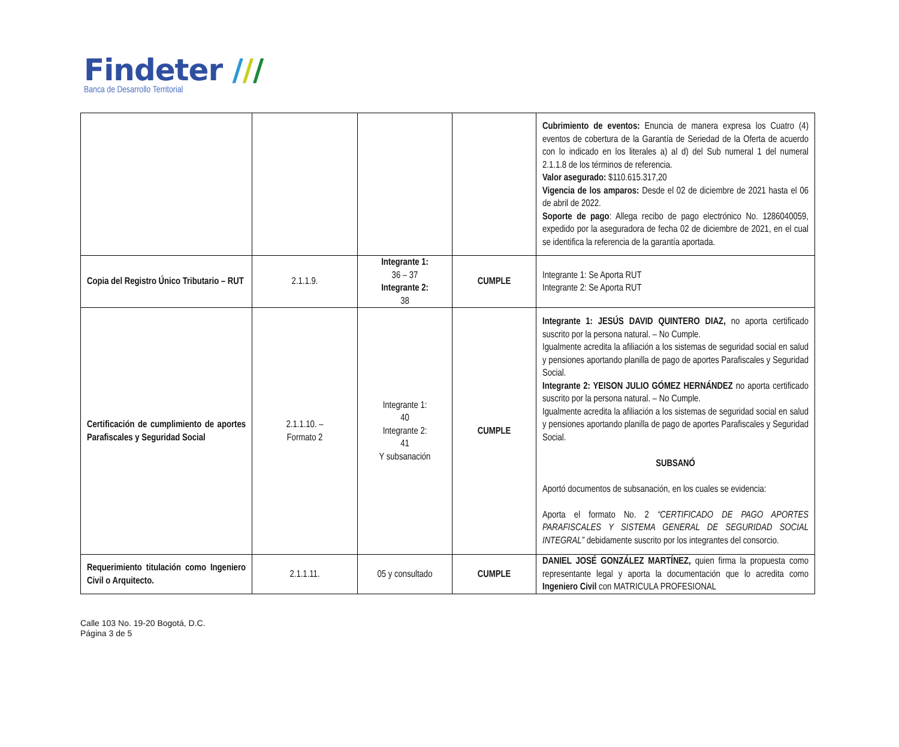Findeter ///
Banca de Desarrollo Territorial
| | | | | Cubrimiento de eventos: Enuncia de manera expresa los Cuatro (4) eventos de cobertura de la Garantía de Seriedad de la Oferta de acuerdo con lo indicado en los literales a) al d) del Sub numeral 1 del numeral 2.1.1.8 de los términos de referencia. Valor asegurado: $110.615.317,20 Vigencia de los amparos: Desde el 02 de diciembre de 2021 hasta el 06 de abril de 2022. Soporte de pago : Allega recibo de pago electrónico No. 1286040059, expedido por la aseguradora de fecha 02 de diciembre de 2021, en el cual se identifica la referencia de la garantía aportada. |
| Copia del Registro Único Tributario – RUT | 2.1.1.9. | Integrante 1: 36 – 37 Integrante 2: 38 | CUMPLE | Integrante 1: Se Aporta RUT Integrante 2: Se Aporta RUT |
| Certificación de cumplimiento de aportes Parafiscales y Seguridad Social | 2.1.1.10. – Formato 2 | Integrante 1: 40 Integrante 2: 41 Y subsanación | CUMPLE | Integrante 1: JESÚS DAVID QUINTERO DIAZ, no aporta certificado suscrito por la persona natural. – No Cumple. Igualmente acredita la afiliación a los sistemas de seguridad social en salud y pensiones aportando planilla de pago de aportes Parafiscales y Seguridad Social. Integrante 2: YEISON JULIO GÓMEZ HERNÁNDEZ no aporta certificado suscrito por la persona natural. – No Cumple. Igualmente acredita la afiliación a los sistemas de seguridad social en salud y pensiones aportando planilla de pago de aportes Parafiscales y Seguridad Social. SUBSANÓ Aportó documentos de subsanación, en los cuales se evidencia: Aporta el formato No. 2 “CERTIFICADO DE PAGO APORTES PARAFISCALES Y SISTEMA GENERAL DE SEGURIDAD SOCIAL INTEGRAL” debidamente suscrito por los integrantes del consorcio. |
| Requerimiento titulación como Ingeniero Civil o Arquitecto. | 2.1.1.11. | 05 y consultado | CUMPLE | DANIEL JOSÉ GONZÁLEZ MARTÍNEZ, quien firma la propuesta como representante legal y aporta la documentación que lo acredita como Ingeniero Civil con MATRICULA PROFESIONAL |
Calle 103 No. 19-20 Bogotá, D.C.
Página 3 de 5